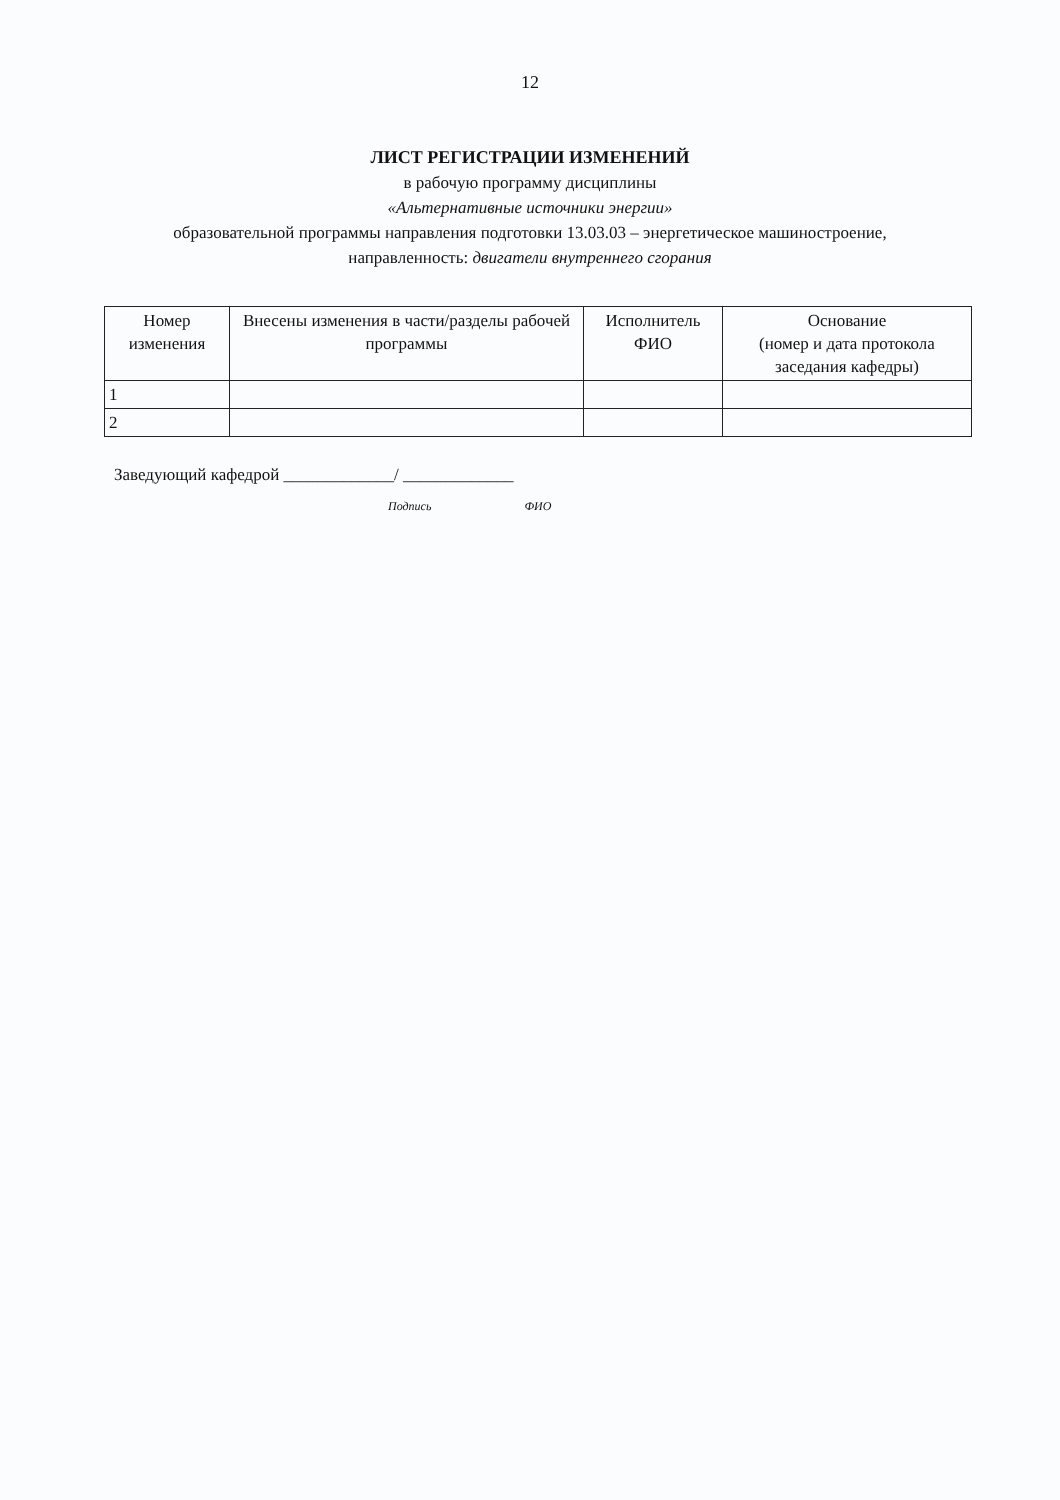12
ЛИСТ РЕГИСТРАЦИИ ИЗМЕНЕНИЙ
в рабочую программу дисциплины
«Альтернативные источники энергии»
образовательной программы направления подготовки 13.03.03 – энергетическое машиностроение,
направленность: двигатели внутреннего сгорания
| Номер изменения | Внесены изменения в части/разделы рабочей программы | Исполнитель ФИО | Основание (номер и дата протокола заседания кафедры) |
| --- | --- | --- | --- |
| 1 | | | |
| 2 | | | |
Заведующий кафедрой _____________/ _____________
Подпись ФИО